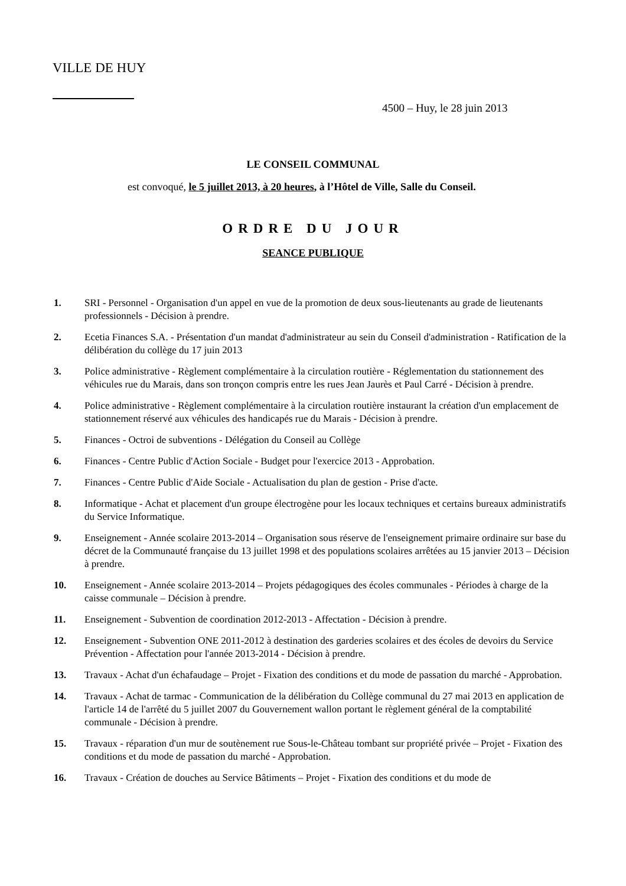VILLE DE HUY
4500 – Huy, le 28 juin 2013
LE CONSEIL COMMUNAL
est convoqué, le 5 juillet 2013, à 20 heures, à l’Hôtel de Ville, Salle du Conseil.
ORDRE DU JOUR
SEANCE PUBLIQUE
1. SRI - Personnel - Organisation d'un appel en vue de la promotion de deux sous-lieutenants au grade de lieutenants professionnels - Décision à prendre.
2. Ecetia Finances S.A. - Présentation d'un mandat d'administrateur au sein du Conseil d'administration - Ratification de la délibération du collège du 17 juin 2013
3. Police administrative - Règlement complémentaire à la circulation routière - Réglementation du stationnement des véhicules rue du Marais, dans son tronçon compris entre les rues Jean Jaurès et Paul Carré - Décision à prendre.
4. Police administrative - Règlement complémentaire à la circulation routière instaurant la création d'un emplacement de stationnement réservé aux véhicules des handicapés rue du Marais - Décision à prendre.
5. Finances - Octroi de subventions - Délégation du Conseil au Collège
6. Finances - Centre Public d'Action Sociale - Budget pour l'exercice 2013 - Approbation.
7. Finances - Centre Public d'Aide Sociale - Actualisation du plan de gestion - Prise d'acte.
8. Informatique - Achat et placement d'un groupe électrogène pour les locaux techniques et certains bureaux administratifs du Service Informatique.
9. Enseignement - Année scolaire 2013-2014 – Organisation sous réserve de l'enseignement primaire ordinaire sur base du décret de la Communauté française du 13 juillet 1998 et des populations scolaires arrêtées au 15 janvier 2013 – Décision à prendre.
10. Enseignement - Année scolaire 2013-2014 – Projets pédagogiques des écoles communales - Périodes à charge de la caisse communale – Décision à prendre.
11. Enseignement - Subvention de coordination 2012-2013 - Affectation - Décision à prendre.
12. Enseignement - Subvention ONE 2011-2012 à destination des garderies scolaires et des écoles de devoirs du Service Prévention - Affectation pour l'année 2013-2014 - Décision à prendre.
13. Travaux - Achat d'un échafaudage – Projet - Fixation des conditions et du mode de passation du marché - Approbation.
14. Travaux - Achat de tarmac - Communication de la délibération du Collège communal du 27 mai 2013 en application de l'article 14 de l'arrêté du 5 juillet 2007 du Gouvernement wallon portant le règlement général de la comptabilité communale - Décision à prendre.
15. Travaux - réparation d'un mur de soutènement rue Sous-le-Château tombant sur propriété privée – Projet - Fixation des conditions et du mode de passation du marché - Approbation.
16. Travaux - Création de douches au Service Bâtiments – Projet - Fixation des conditions et du mode de